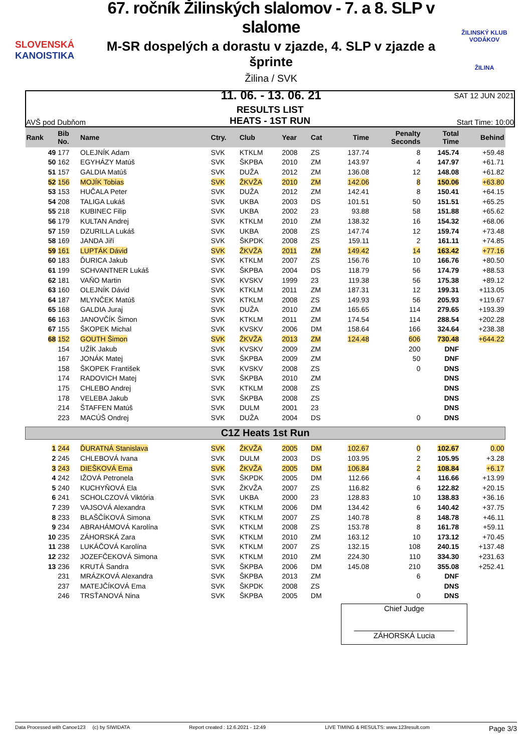SLOVENSKÁ
KANOISTIKA
67. ročník Žilinských slalomov - 7. a 8. SLP v slalome
M-SR dospelých a dorastu v zjazde, 4. SLP v zjazde a šprinte
Žilina / SVK
11. 06. - 13. 06. 21
ŽILINSKÝ KLUB VODÁKOV
ŽILINA
AVŠ pod Dubňom
RESULTS LIST
HEATS - 1ST RUN
SAT 12 JUN 2021
Start Time: 10:00
| Rank | Bib No. | Name | Ctry. | Club | Year | Cat | Time | Penalty Seconds | Total Time | Behind |
| --- | --- | --- | --- | --- | --- | --- | --- | --- | --- | --- |
| 49 | 177 | OLEJNÍK Adam | SVK | KTKLM | 2008 | ZS | 137.74 | 8 | 145.74 | +59.48 |
| 50 | 162 | EGYHÁZY Matúš | SVK | ŠKPBA | 2010 | ZM | 143.97 | 4 | 147.97 | +61.71 |
| 51 | 157 | GALDIA Matúš | SVK | DUŽA | 2012 | ZM | 136.08 | 12 | 148.08 | +61.82 |
| 52 | 156 | MOJÍK Tobias | SVK | ŽKVŽA | 2010 | ZM | 142.06 | 8 | 150.06 | +63.80 |
| 53 | 153 | HUČALA Peter | SVK | DUŽA | 2012 | ZM | 142.41 | 8 | 150.41 | +64.15 |
| 54 | 208 | TALIGA Lukáš | SVK | UKBA | 2003 | DS | 101.51 | 50 | 151.51 | +65.25 |
| 55 | 218 | KUBINEC Filip | SVK | UKBA | 2002 | 23 | 93.88 | 58 | 151.88 | +65.62 |
| 56 | 179 | KULTAN Andrej | SVK | KTKLM | 2010 | ZM | 138.32 | 16 | 154.32 | +68.06 |
| 57 | 159 | DZURILLA Lukáš | SVK | UKBA | 2008 | ZS | 147.74 | 12 | 159.74 | +73.48 |
| 58 | 169 | JANDA Jiří | SVK | ŠKPDK | 2008 | ZS | 159.11 | 2 | 161.11 | +74.85 |
| 59 | 161 | LUPTÁK Dávid | SVK | ŽKVŽA | 2011 | ZM | 149.42 | 14 | 163.42 | +77.16 |
| 60 | 183 | ĎURICA Jakub | SVK | KTKLM | 2007 | ZS | 156.76 | 10 | 166.76 | +80.50 |
| 61 | 199 | SCHVANTNER Lukáš | SVK | ŠKPBA | 2004 | DS | 118.79 | 56 | 174.79 | +88.53 |
| 62 | 181 | VAŇO Martin | SVK | KVSKV | 1999 | 23 | 119.38 | 56 | 175.38 | +89.12 |
| 63 | 160 | OLEJNÍK Dávid | SVK | KTKLM | 2011 | ZM | 187.31 | 12 | 199.31 | +113.05 |
| 64 | 187 | MLYNČEK Matúš | SVK | KTKLM | 2008 | ZS | 149.93 | 56 | 205.93 | +119.67 |
| 65 | 168 | GALDIA Juraj | SVK | DUŽA | 2010 | ZM | 165.65 | 114 | 279.65 | +193.39 |
| 66 | 163 | JANOVČÍK Šimon | SVK | KTKLM | 2011 | ZM | 174.54 | 114 | 288.54 | +202.28 |
| 67 | 155 | ŠKOPEK Michal | SVK | KVSKV | 2006 | DM | 158.64 | 166 | 324.64 | +238.38 |
| 68 | 152 | GOUTH Šimon | SVK | ŽKVŽA | 2013 | ZM | 124.48 | 606 | 730.48 | +644.22 |
| | 154 | UŽÍK Jakub | SVK | KVSKV | 2009 | ZM | | 200 | DNF | |
| | 167 | JONÁK Matej | SVK | ŠKPBA | 2009 | ZM | | 50 | DNF | |
| | 158 | ŠKOPEK František | SVK | KVSKV | 2008 | ZS | | 0 | DNS | |
| | 174 | RADOVICH Matej | SVK | ŠKPBA | 2010 | ZM | | | DNS | |
| | 175 | CHLEBO Andrej | SVK | KTKLM | 2008 | ZS | | | DNS | |
| | 178 | VELEBA Jakub | SVK | ŠKPBA | 2008 | ZS | | | DNS | |
| | 214 | ŠTAFFEN Matúš | SVK | DULM | 2001 | 23 | | | DNS | |
| | 223 | MACÚŠ Ondrej | SVK | DUŽA | 2004 | DS | | 0 | DNS | |
| C1Z Heats 1st Run | | | | | | | | | | |
| 1 | 244 | ĎURATNÁ Stanislava | SVK | ŽKVŽA | 2005 | DM | 102.67 | 0 | 102.67 | 0.00 |
| 2 | 245 | CHLEBOVÁ Ivana | SVK | DULM | 2003 | DS | 103.95 | 2 | 105.95 | +3.28 |
| 3 | 243 | DIEŠKOVÁ Ema | SVK | ŽKVŽA | 2005 | DM | 106.84 | 2 | 108.84 | +6.17 |
| 4 | 242 | IŽOVÁ Petronela | SVK | ŠKPDK | 2005 | DM | 112.66 | 4 | 116.66 | +13.99 |
| 5 | 240 | KUCHYŇOVÁ Ela | SVK | ŽKVŽA | 2007 | ZS | 116.82 | 6 | 122.82 | +20.15 |
| 6 | 241 | SCHOLCZOVÁ Viktória | SVK | UKBA | 2000 | 23 | 128.83 | 10 | 138.83 | +36.16 |
| 7 | 239 | VAJSOVÁ Alexandra | SVK | KTKLM | 2006 | DM | 134.42 | 6 | 140.42 | +37.75 |
| 8 | 233 | BLAŠČÍKOVÁ Simona | SVK | KTKLM | 2007 | ZS | 140.78 | 8 | 148.78 | +46.11 |
| 9 | 234 | ABRAHÁMOVÁ Karolína | SVK | KTKLM | 2008 | ZS | 153.78 | 8 | 161.78 | +59.11 |
| 10 | 235 | ZÁHORSKÁ Zara | SVK | KTKLM | 2010 | ZM | 163.12 | 10 | 173.12 | +70.45 |
| 11 | 238 | LUKÁČOVÁ Karolína | SVK | KTKLM | 2007 | ZS | 132.15 | 108 | 240.15 | +137.48 |
| 12 | 232 | JOZEFČEKOVÁ Simona | SVK | KTKLM | 2010 | ZM | 224.30 | 110 | 334.30 | +231.63 |
| 13 | 236 | KRUTÁ Sandra | SVK | ŠKPBA | 2006 | DM | 145.08 | 210 | 355.08 | +252.41 |
| | 231 | MRÁZKOVÁ Alexandra | SVK | ŠKPBA | 2013 | ZM | | 6 | DNF | |
| | 237 | MATEJČÍKOVÁ Ema | SVK | ŠKPDK | 2008 | ZS | | | DNS | |
| | 246 | TRSŤANOVÁ Nina | SVK | ŠKPBA | 2005 | DM | | 0 | DNS | |
Chief Judge
ZÁHORSKÁ Lucia
Data Processed with Canoe123 (c) by SIWIDATA Report created : 12.6.2021 - 12:49 LIVE TIMING & RESULTS: www.123result.com Page 3/3